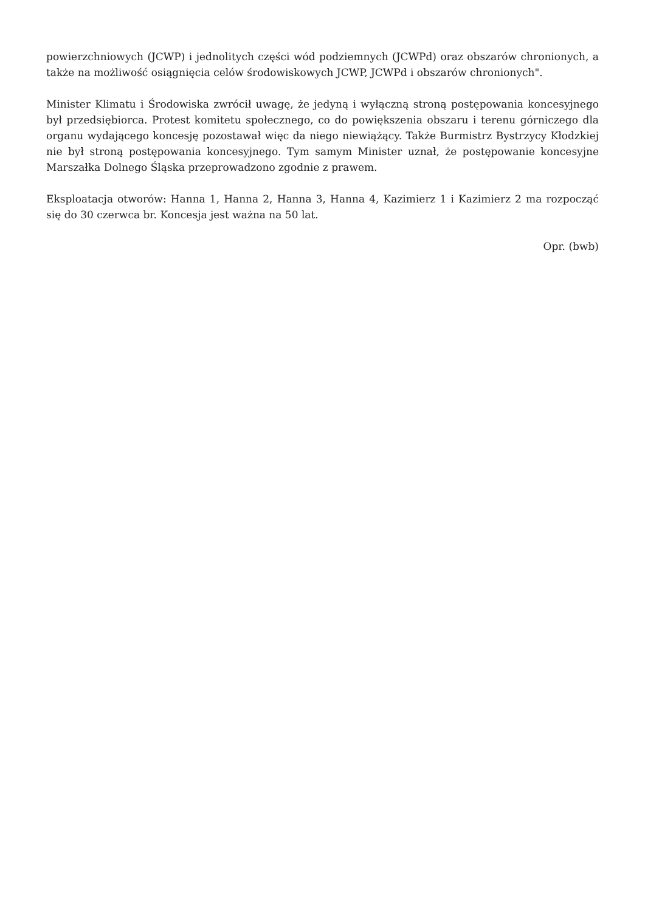powierzchniowych (JCWP) i jednolitych części wód podziemnych (JCWPd) oraz obszarów chronionych, a także na możliwość osiągnięcia celów środowiskowych JCWP, JCWPd i obszarów chronionych".
Minister Klimatu i Środowiska zwrócił uwagę, że jedyną i wyłączną stroną postępowania koncesyjnego był przedsiębiorca. Protest komitetu społecznego, co do powiększenia obszaru i terenu górniczego dla organu wydającego koncesję pozostawał więc da niego niewiążący. Także Burmistrz Bystrzycy Kłodzkiej nie był stroną postępowania koncesyjnego. Tym samym Minister uznał, że postępowanie koncesyjne Marszałka Dolnego Śląska przeprowadzono zgodnie z prawem.
Eksploatacja otworów: Hanna 1, Hanna 2, Hanna 3, Hanna 4, Kazimierz 1 i Kazimierz 2 ma rozpocząć się do 30 czerwca br. Koncesja jest ważna na 50 lat.
Opr. (bwb)